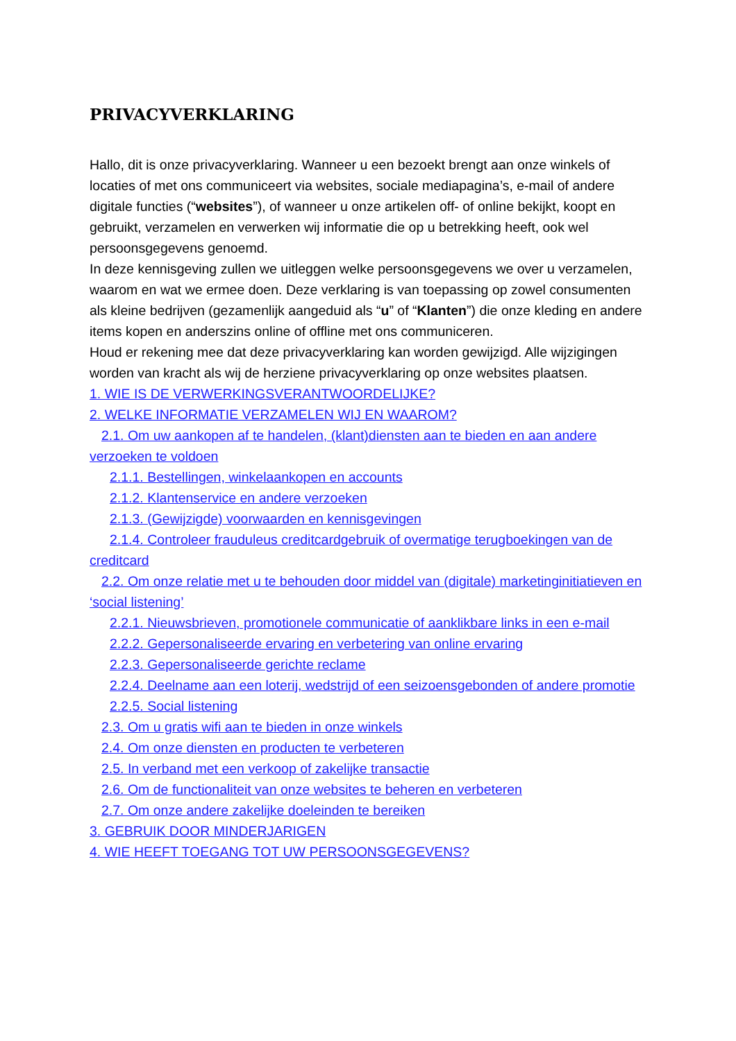PRIVACYVERKLARING
Hallo, dit is onze privacyverklaring. Wanneer u een bezoekt brengt aan onze winkels of locaties of met ons communiceert via websites, sociale mediapagina’s, e-mail of andere digitale functies (“websites”), of wanneer u onze artikelen off- of online bekijkt, koopt en gebruikt, verzamelen en verwerken wij informatie die op u betrekking heeft, ook wel persoonsgegevens genoemd.
In deze kennisgeving zullen we uitleggen welke persoonsgegevens we over u verzamelen, waarom en wat we ermee doen. Deze verklaring is van toepassing op zowel consumenten als kleine bedrijven (gezamenlijk aangeduid als “u” of “Klanten”) die onze kleding en andere items kopen en anderszins online of offline met ons communiceren.
Houd er rekening mee dat deze privacyverklaring kan worden gewijzigd. Alle wijzigingen worden van kracht als wij de herziene privacyverklaring op onze websites plaatsen.
1. WIE IS DE VERWERKINGSVERANTWOORDELIJKE?
2. WELKE INFORMATIE VERZAMELEN WIJ EN WAAROM?
2.1. Om uw aankopen af te handelen, (klant)diensten aan te bieden en aan andere verzoeken te voldoen
2.1.1. Bestellingen, winkelaankopen en accounts
2.1.2. Klantenservice en andere verzoeken
2.1.3. (Gewijzigde) voorwaarden en kennisgevingen
2.1.4. Controleer frauduleus creditcardgebruik of overmatige terugboekingen van de creditcard
2.2. Om onze relatie met u te behouden door middel van (digitale) marketinginitiatieven en ‘social listening’
2.2.1. Nieuwsbrieven, promotionele communicatie of aanklikbare links in een e-mail
2.2.2. Gepersonaliseerde ervaring en verbetering van online ervaring
2.2.3. Gepersonaliseerde gerichte reclame
2.2.4. Deelname aan een loterij, wedstrijd of een seizoensgebonden of andere promotie
2.2.5. Social listening
2.3. Om u gratis wifi aan te bieden in onze winkels
2.4. Om onze diensten en producten te verbeteren
2.5. In verband met een verkoop of zakelijke transactie
2.6. Om de functionaliteit van onze websites te beheren en verbeteren
2.7. Om onze andere zakelijke doeleinden te bereiken
3. GEBRUIK DOOR MINDERJARIGEN
4. WIE HEEFT TOEGANG TOT UW PERSOONSGEGEVENS?